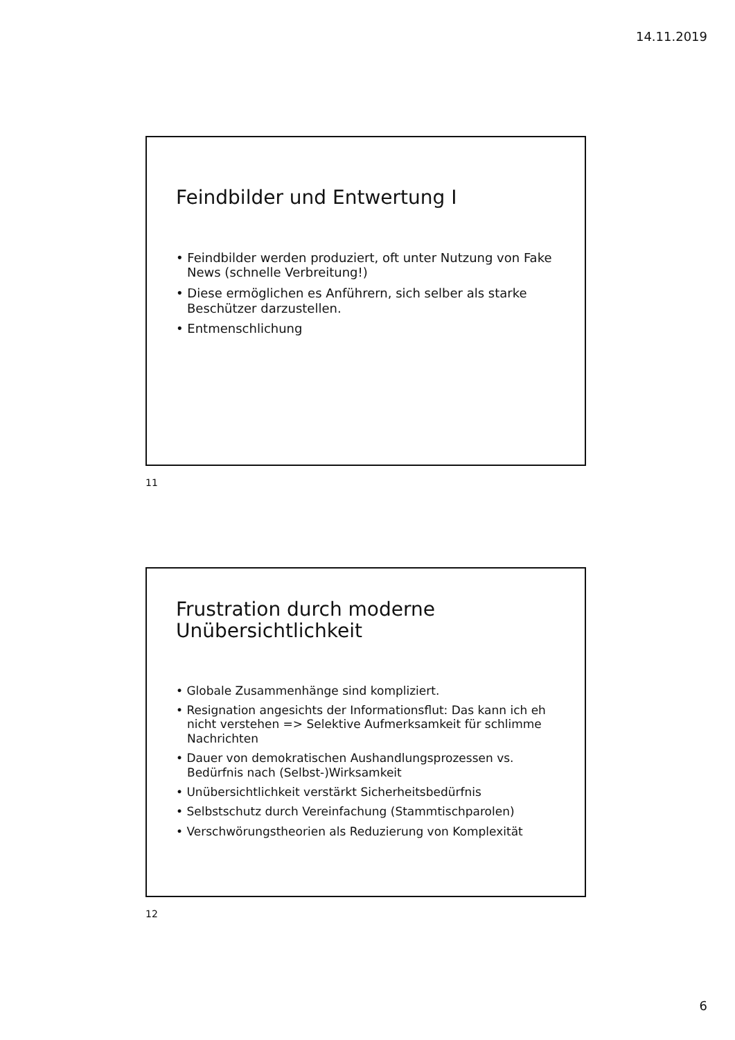14.11.2019
Feindbilder und Entwertung I
• Feindbilder werden produziert, oft unter Nutzung von Fake News (schnelle Verbreitung!)
• Diese ermöglichen es Anführern, sich selber als starke Beschützer darzustellen.
• Entmenschlichung
11
Frustration durch moderne Unübersichtlichkeit
• Globale Zusammenhänge sind kompliziert.
• Resignation angesichts der Informationsflut: Das kann ich eh nicht verstehen => Selektive Aufmerksamkeit für schlimme Nachrichten
• Dauer von demokratischen Aushandlungsprozessen vs. Bedürfnis nach (Selbst-)Wirksamkeit
• Unübersichtlichkeit verstärkt Sicherheitsbedürfnis
• Selbstschutz durch Vereinfachung (Stammtischparolen)
• Verschwörungstheorien als Reduzierung von Komplexität
12
6